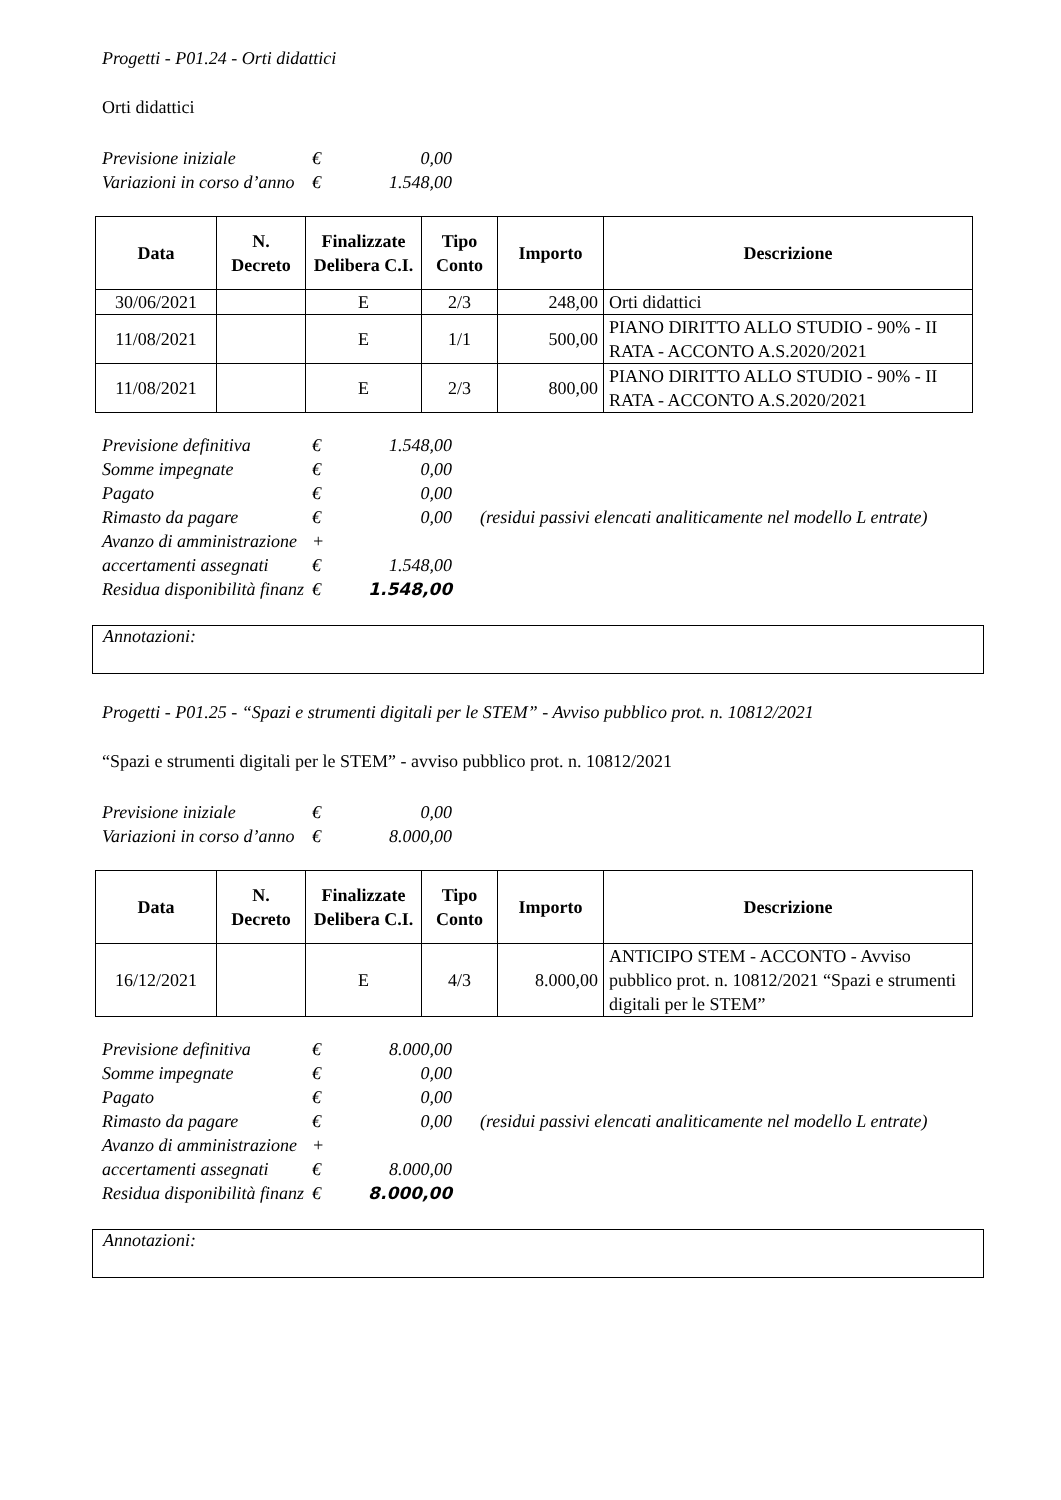Progetti - P01.24 - Orti didattici
Orti didattici
| Previsione iniziale | € | 0,00 |
| Variazioni in corso d’anno | € | 1.548,00 |
| Data | N. Decreto | Finalizzate Delibera C.I. | Tipo Conto | Importo | Descrizione |
| --- | --- | --- | --- | --- | --- |
| 30/06/2021 | | E | 2/3 | 248,00 | Orti didattici |
| 11/08/2021 | | E | 1/1 | 500,00 | PIANO DIRITTO ALLO STUDIO - 90% - II RATA - ACCONTO A.S.2020/2021 |
| 11/08/2021 | | E | 2/3 | 800,00 | PIANO DIRITTO ALLO STUDIO - 90% - II RATA - ACCONTO A.S.2020/2021 |
| Previsione definitiva | € | 1.548,00 | |
| Somme impegnate | € | 0,00 | |
| Pagato | € | 0,00 | |
| Rimasto da pagare | € | 0,00 | (residui passivi elencati analiticamente nel modello L entrate) |
| Avanzo di amministrazione | + | | |
| accertamenti assegnati | € | 1.548,00 | |
| Residua disponibilità finanz | € | 1.548,00 | |
Annotazioni:
Progetti - P01.25 - “Spazi e strumenti digitali per le STEM” - Avviso pubblico prot. n. 10812/2021
“Spazi e strumenti digitali per le STEM” - avviso pubblico prot. n. 10812/2021
| Previsione iniziale | € | 0,00 |
| Variazioni in corso d’anno | € | 8.000,00 |
| Data | N. Decreto | Finalizzate Delibera C.I. | Tipo Conto | Importo | Descrizione |
| --- | --- | --- | --- | --- | --- |
| 16/12/2021 | | E | 4/3 | 8.000,00 | ANTICIPO STEM - ACCONTO - Avviso pubblico prot. n. 10812/2021 “Spazi e strumenti digitali per le STEM” |
| Previsione definitiva | € | 8.000,00 | |
| Somme impegnate | € | 0,00 | |
| Pagato | € | 0,00 | |
| Rimasto da pagare | € | 0,00 | (residui passivi elencati analiticamente nel modello L entrate) |
| Avanzo di amministrazione | + | | |
| accertamenti assegnati | € | 8.000,00 | |
| Residua disponibilità finanz | € | 8.000,00 | |
Annotazioni: